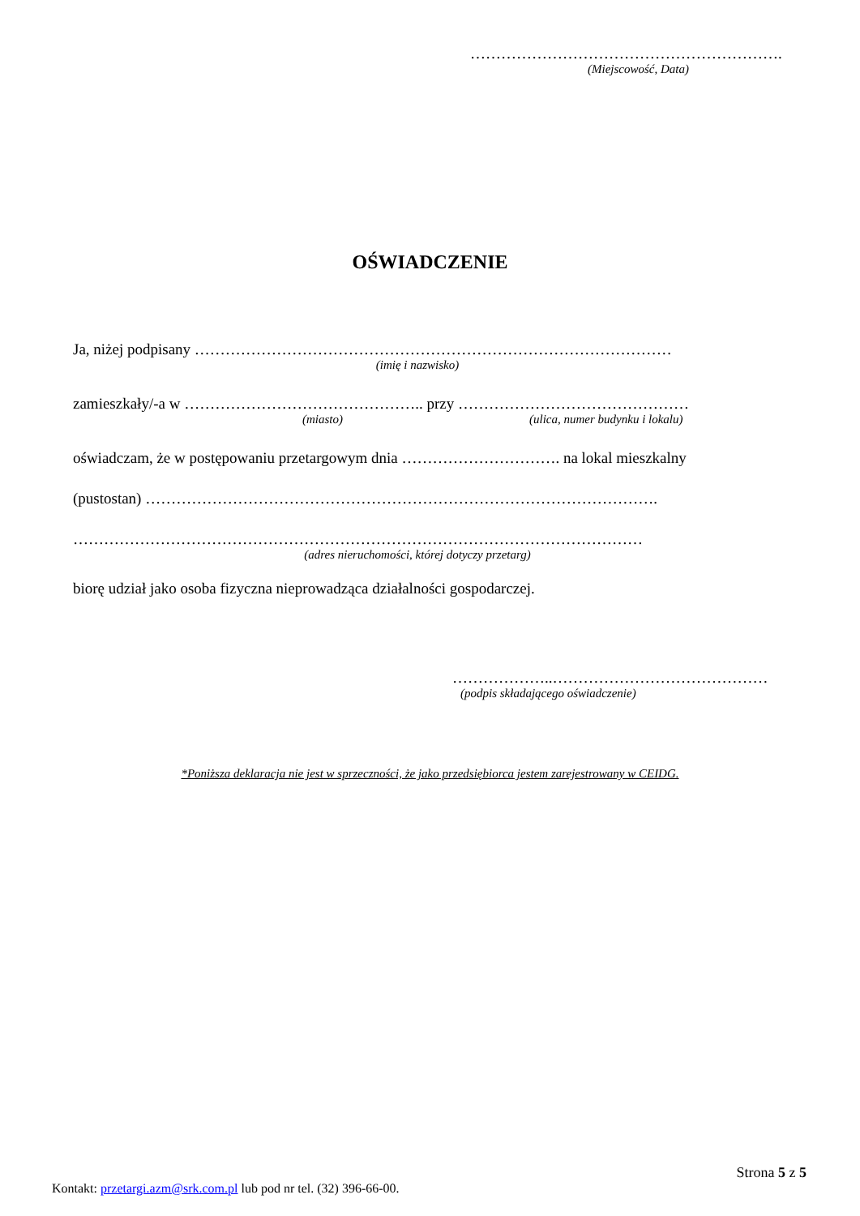…………………………………………………….
(Miejscowość, Data)
OŚWIADCZENIE
Ja, niżej podpisany …………………………………………………………………………………
(imię i nazwisko)
zamieszkały/-a w ……………………………………….. przy ………………………………………
(miasto) (ulica, numer budynku i lokalu)
oświadczam, że w postępowaniu przetargowym dnia …………………………. na lokal mieszkalny
(pustostan) ……………………………………………………………………………………….
…………………………………………………………………………………………………
(adres nieruchomości, której dotyczy przetarg)
biorę udział jako osoba fizyczna nieprowadząca działalności gospodarczej.
………………..……………………………………
(podpis składającego oświadczenie)
*Poniższa deklaracja nie jest w sprzeczności, że jako przedsiębiorca jestem zarejestrowany w CEIDG.
Strona 5 z 5
Kontakt: przetargi.azm@srk.com.pl lub pod nr tel. (32) 396-66-00.